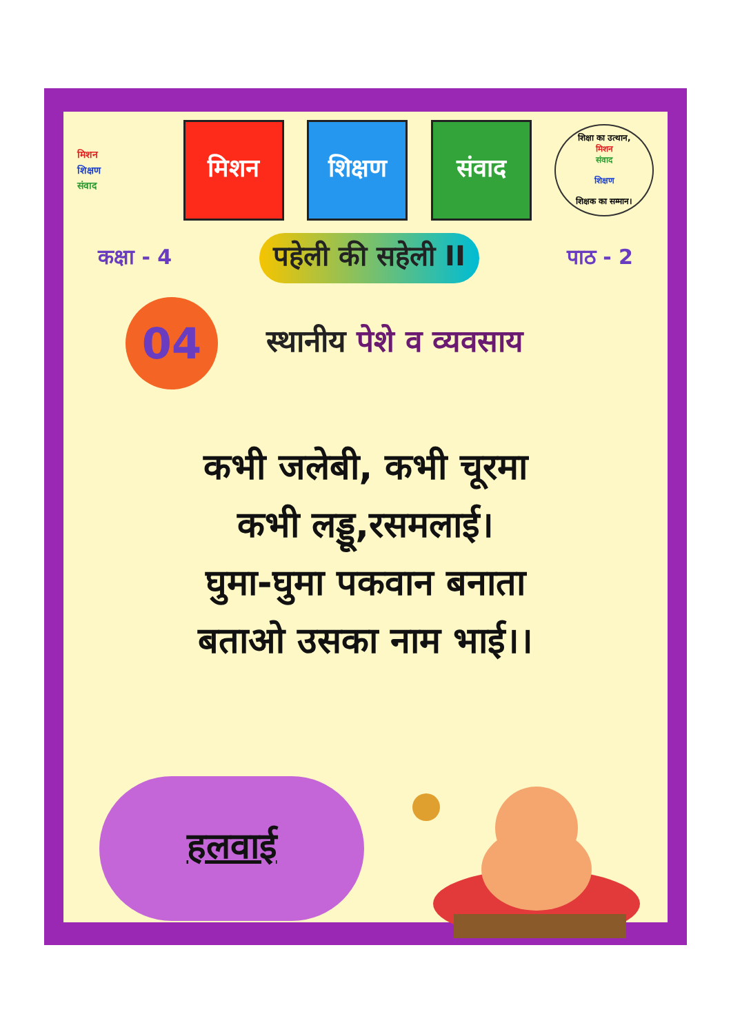मिशन
शिक्षण
संवाद
मिशन शिक्षण संवाद
शिक्षा का उत्थान,
मिशन
संवाद
शिक्षण
शिक्षक का सम्मान।
कक्षा - 4 पहेली की सहेली II पाठ - 2
04
स्थानीय पेशे व व्यवसाय
कभी जलेबी, कभी चूरमा
कभी लड्डू,रसमलाई।
घुमा-घुमा पकवान बनाता
बताओ उसका नाम भाई।।
हलवाई